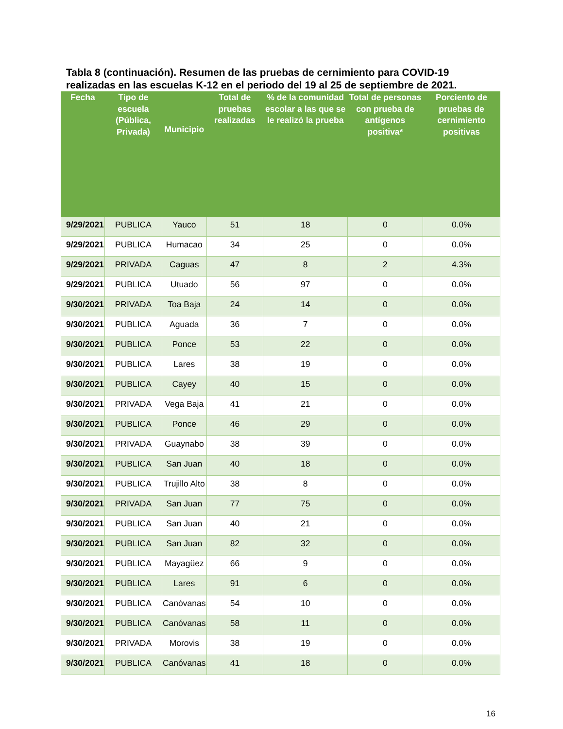Tabla 8 (continuación). Resumen de las pruebas de cernimiento para COVID-19 realizadas en las escuelas K-12 en el periodo del 19 al 25 de septiembre de 2021.
| Fecha | Tipo de escuela (Pública, Privada) | Municipio | Total de pruebas realizadas | % de la comunidad escolar a las que se le realizó la prueba | Total de personas con prueba de antígenos positiva* | Porciento de pruebas de cernimiento positivas |
| --- | --- | --- | --- | --- | --- | --- |
| 9/29/2021 | PUBLICA | Yauco | 51 | 18 | 0 | 0.0% |
| 9/29/2021 | PUBLICA | Humacao | 34 | 25 | 0 | 0.0% |
| 9/29/2021 | PRIVADA | Caguas | 47 | 8 | 2 | 4.3% |
| 9/29/2021 | PUBLICA | Utuado | 56 | 97 | 0 | 0.0% |
| 9/30/2021 | PRIVADA | Toa Baja | 24 | 14 | 0 | 0.0% |
| 9/30/2021 | PUBLICA | Aguada | 36 | 7 | 0 | 0.0% |
| 9/30/2021 | PUBLICA | Ponce | 53 | 22 | 0 | 0.0% |
| 9/30/2021 | PUBLICA | Lares | 38 | 19 | 0 | 0.0% |
| 9/30/2021 | PUBLICA | Cayey | 40 | 15 | 0 | 0.0% |
| 9/30/2021 | PRIVADA | Vega Baja | 41 | 21 | 0 | 0.0% |
| 9/30/2021 | PUBLICA | Ponce | 46 | 29 | 0 | 0.0% |
| 9/30/2021 | PRIVADA | Guaynabo | 38 | 39 | 0 | 0.0% |
| 9/30/2021 | PUBLICA | San Juan | 40 | 18 | 0 | 0.0% |
| 9/30/2021 | PUBLICA | Trujillo Alto | 38 | 8 | 0 | 0.0% |
| 9/30/2021 | PRIVADA | San Juan | 77 | 75 | 0 | 0.0% |
| 9/30/2021 | PUBLICA | San Juan | 40 | 21 | 0 | 0.0% |
| 9/30/2021 | PUBLICA | San Juan | 82 | 32 | 0 | 0.0% |
| 9/30/2021 | PUBLICA | Mayagüez | 66 | 9 | 0 | 0.0% |
| 9/30/2021 | PUBLICA | Lares | 91 | 6 | 0 | 0.0% |
| 9/30/2021 | PUBLICA | Canóvanas | 54 | 10 | 0 | 0.0% |
| 9/30/2021 | PUBLICA | Canóvanas | 58 | 11 | 0 | 0.0% |
| 9/30/2021 | PRIVADA | Morovis | 38 | 19 | 0 | 0.0% |
| 9/30/2021 | PUBLICA | Canóvanas | 41 | 18 | 0 | 0.0% |
16